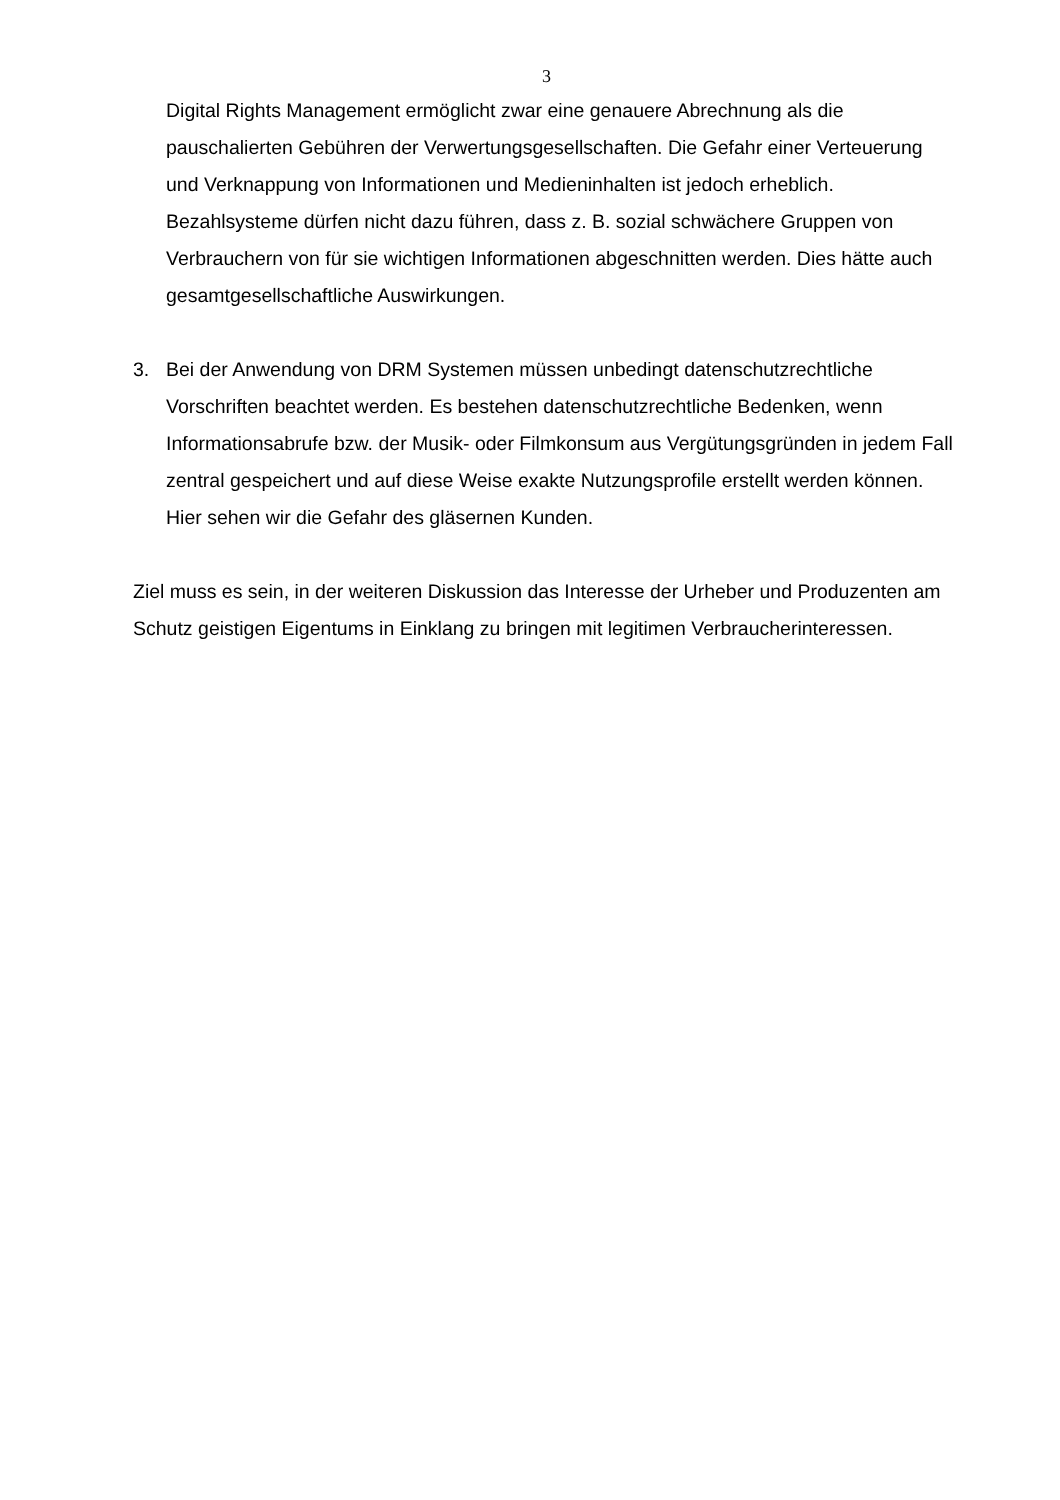3
Digital Rights Management ermöglicht zwar eine genauere Abrechnung als die pauschalierten Gebühren der Verwertungsgesellschaften. Die Gefahr einer Verteuerung und Verknappung von Informationen und Medieninhalten ist jedoch erheblich. Bezahlsysteme dürfen nicht dazu führen, dass z. B. sozial schwächere Gruppen von Verbrauchern von für sie wichtigen Informationen abgeschnitten werden. Dies hätte auch gesamtgesellschaftliche Auswirkungen.
3. Bei der Anwendung von DRM Systemen müssen unbedingt datenschutzrechtliche Vorschriften beachtet werden. Es bestehen datenschutzrechtliche Bedenken, wenn Informationsabrufe bzw. der Musik- oder Filmkonsum aus Vergütungsgründen in jedem Fall zentral gespeichert und auf diese Weise exakte Nutzungsprofile erstellt werden können. Hier sehen wir die Gefahr des gläsernen Kunden.
Ziel muss es sein, in der weiteren Diskussion das Interesse der Urheber und Produzenten am Schutz geistigen Eigentums in Einklang zu bringen mit legitimen Verbraucherinteressen.